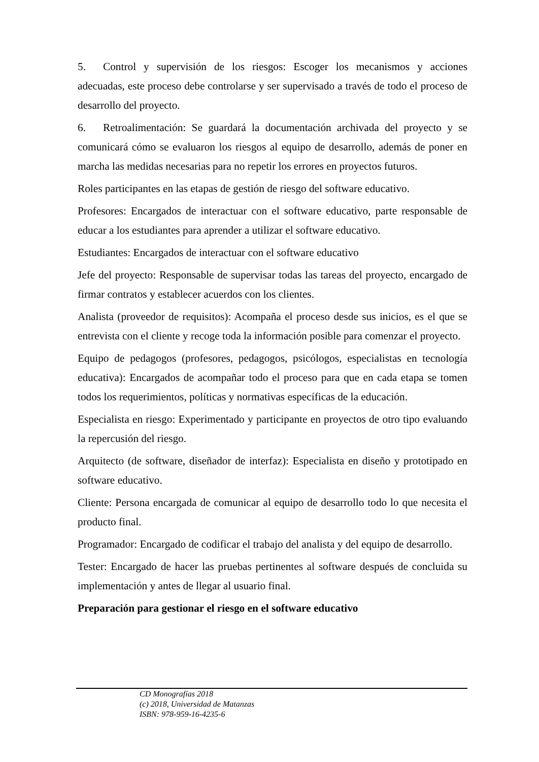5. Control y supervisión de los riesgos: Escoger los mecanismos y acciones adecuadas, este proceso debe controlarse y ser supervisado a través de todo el proceso de desarrollo del proyecto.
6. Retroalimentación: Se guardará la documentación archivada del proyecto y se comunicará cómo se evaluaron los riesgos al equipo de desarrollo, además de poner en marcha las medidas necesarias para no repetir los errores en proyectos futuros.
Roles participantes en las etapas de gestión de riesgo del software educativo.
Profesores: Encargados de interactuar con el software educativo, parte responsable de educar a los estudiantes para aprender a utilizar el software educativo.
Estudiantes: Encargados de interactuar con el software educativo
Jefe del proyecto: Responsable de supervisar todas las tareas del proyecto, encargado de firmar contratos y establecer acuerdos con los clientes.
Analista (proveedor de requisitos): Acompaña el proceso desde sus inicios, es el que se entrevista con el cliente y recoge toda la información posible para comenzar el proyecto.
Equipo de pedagogos (profesores, pedagogos, psicólogos, especialistas en tecnología educativa): Encargados de acompañar todo el proceso para que en cada etapa se tomen todos los requerimientos, políticas y normativas específicas de la educación.
Especialista en riesgo: Experimentado y participante en proyectos de otro tipo evaluando la repercusión del riesgo.
Arquitecto (de software, diseñador de interfaz): Especialista en diseño y prototipado en software educativo.
Cliente: Persona encargada de comunicar al equipo de desarrollo todo lo que necesita el producto final.
Programador: Encargado de codificar el trabajo del analista y del equipo de desarrollo.
Tester: Encargado de hacer las pruebas pertinentes al software después de concluida su implementación y antes de llegar al usuario final.
Preparación para gestionar el riesgo en el software educativo
CD Monografías 2018
(c) 2018, Universidad de Matanzas
ISBN: 978-959-16-4235-6